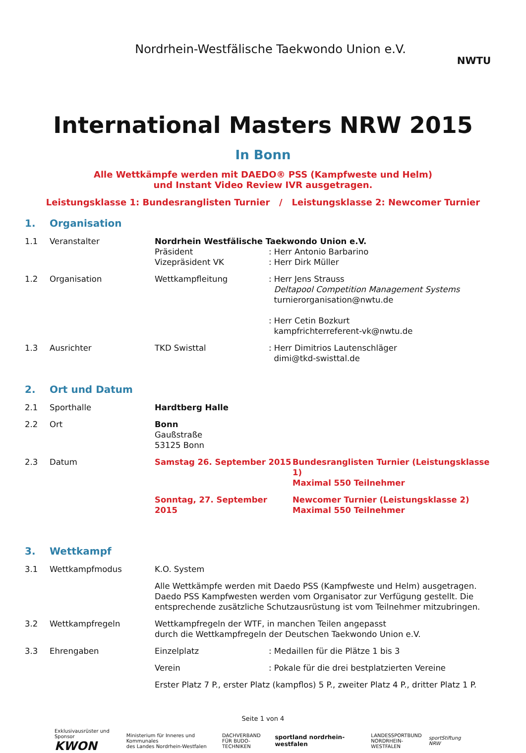Nordrhein-Westfälische Taekwondo Union e.V.
NWTU
International Masters NRW 2015
In Bonn
Alle Wettkämpfe werden mit DAEDO® PSS (Kampfweste und Helm)
und Instant Video Review IVR ausgetragen.
Leistungsklasse 1: Bundesranglisten Turnier / Leistungsklasse 2: Newcomer Turnier
1. Organisation
1.1 Veranstalter Nordrhein Westfälische Taekwondo Union e.V. Präsident
Vizepräsident VK: Herr Antonio Barbarino
: Herr Dirk Müller
1.2 Organisation Wettkampfleitung: Herr Jens Strauss
Deltapool Competition Management Systems
turnierorganisation@nwtu.de
: Herr Cetin Bozkurt
kampfrichterreferent-vk@nwtu.de
1.3 Ausrichter TKD Swisttal: Herr Dimitrios Lautenschläger
dimi@tkd-swisttal.de
2. Ort und Datum
2.1 Sporthalle Hardtberg Halle
2.2 Ort Bonn
Gaußstraße
53125 Bonn
2.3 Datum Samstag 26. September 2015 Bundesranglisten Turnier (Leistungsklasse 1)
Maximal 550 Teilnehmer
Sonntag, 27. September 2015 Newcomer Turnier (Leistungsklasse 2)
Maximal 550 Teilnehmer
3. Wettkampf
3.1 Wettkampfmodus K.O. System
Alle Wettkämpfe werden mit Daedo PSS (Kampfweste und Helm) ausgetragen. Daedo PSS Kampfwesten werden vom Organisator zur Verfügung gestellt. Die entsprechende zusätzliche Schutzausrüstung ist vom Teilnehmer mitzubringen.
3.2 Wettkampfregeln Wettkampfregeln der WTF, in manchen Teilen angepasst
durch die Wettkampfregeln der Deutschen Taekwondo Union e.V.
3.3 Ehrengaben Einzelplatz: Medaillen für die Plätze 1 bis 3
Verein: Pokale für die drei bestplatzierten Vereine
Erster Platz 7 P., erster Platz (kampflos) 5 P., zweiter Platz 4 P., dritter Platz 1 P.
Seite 1 von 4
Exklusivausrüster und Sponsor
KWON Ministerium für Inneres und Kommunales
des Landes Nordrhein-Westfalen DACHVERBAND
FÜR BUDO-TECHNIKEN sportland nordrhein-westfalen LANDESSPORTBUND
NORDRHEIN-WESTFALEN sportStiftung NRW